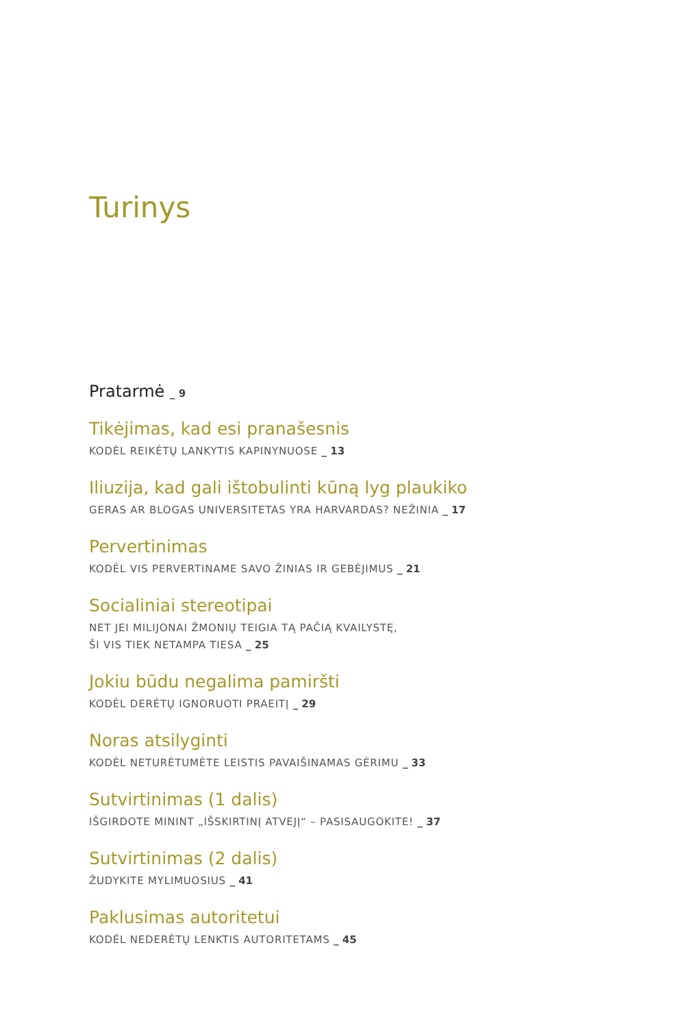Turinys
Pratarmė _ 9
Tikėjimas, kad esi pranašesnis
KODĖL REIKĖTŲ LANKYTIS KAPINYNUOSE _ 13
Iliuzija, kad gali ištobulinti kūną lyg plaukiko
GERAS AR BLOGAS UNIVERSITETAS YRA HARVARDAS? NEŽINIA _ 17
Pervertinimas
KODĖL VIS PERVERTINAME SAVO ŽINIAS IR GEBĖJIMUS _ 21
Socialiniai stereotipai
NET JEI MILIJONAI ŽMONIŲ TEIGIA TĄ PAČIĄ KVAILYSTĘ,
ŠI VIS TIEK NETAMPA TIESA _ 25
Jokiu būdu negalima pamiršti
KODĖL DERĖTŲ IGNORUOTI PRAEITĮ _ 29
Noras atsilyginti
KODĖL NETURĖTUMĖTE LEISTIS PAVAIŠINAMAS GĖRIMU _ 33
Sutvirtinimas (1 dalis)
IŠGIRDOTE MININT „IŠSKIRTINĮ ATVEJĮ“ – PASISAUGOKITE! _ 37
Sutvirtinimas (2 dalis)
ŽUDYKITE MYLIMUOSIUS _ 41
Paklusimas autoritetui
KODĖL NEDERĖTŲ LENKTIS AUTORITETAMS _ 45